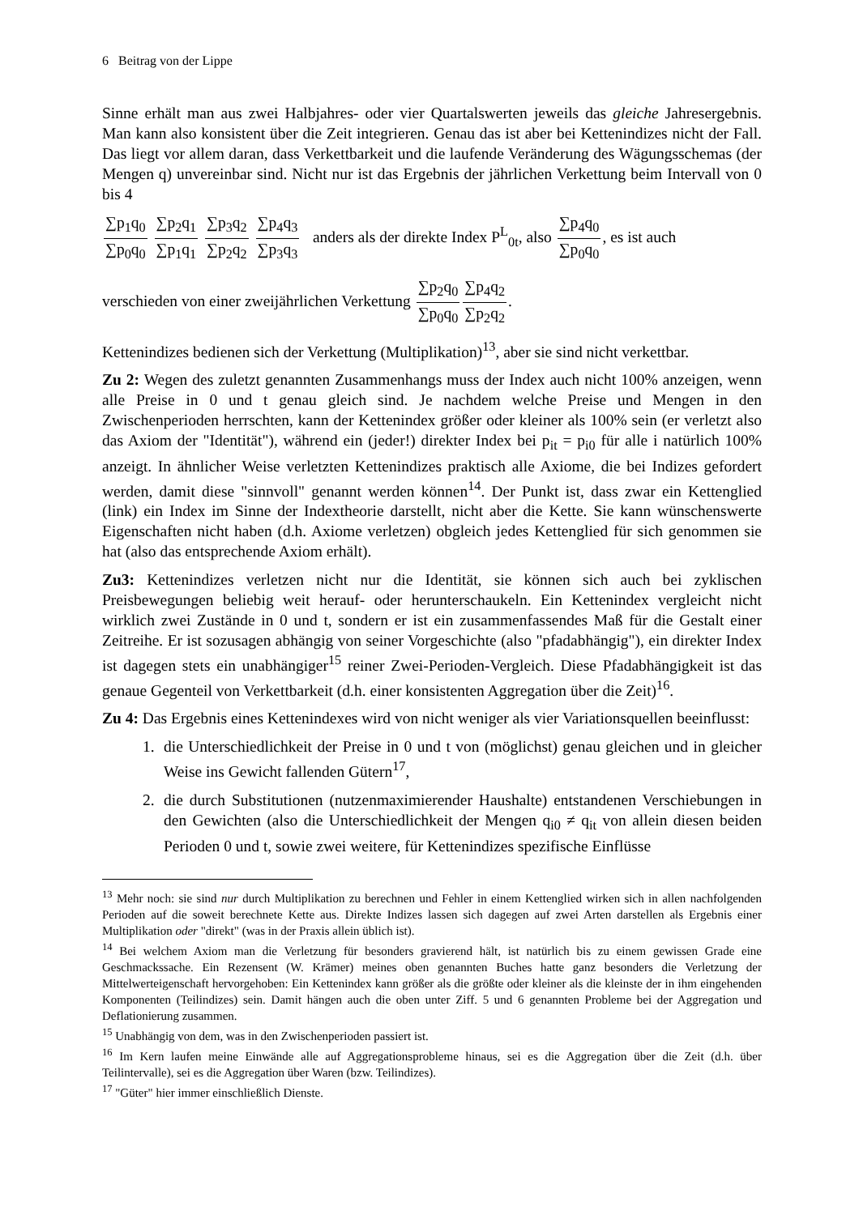6 Beitrag von der Lippe
Sinne erhält man aus zwei Halbjahres- oder vier Quartalswerten jeweils das gleiche Jahresergebnis. Man kann also konsistent über die Zeit integrieren. Genau das ist aber bei Kettenindizes nicht der Fall. Das liegt vor allem daran, dass Verkettbarkeit und die laufende Veränderung des Wägungsschemas (der Mengen q) unvereinbar sind. Nicht nur ist das Ergebnis der jährlichen Verkettung beim Intervall von 0 bis 4
∑p<sub>1</sub>q<sub>0</sub> ∑p<sub>0</sub>q<sub>0</sub> ∑p<sub>2</sub>q<sub>1</sub> ∑p<sub>1</sub>q<sub>1</sub> ∑p<sub>3</sub>q<sub>2</sub> ∑p<sub>2</sub>q<sub>2</sub> ∑p<sub>4</sub>q<sub>3</sub> ∑p<sub>3</sub>q<sub>3</sub> anders als der direkte Index P<sup>L</sup><sub>0t</sub>, also ∑p<sub>4</sub>q<sub>0</sub> ∑p<sub>0</sub>q<sub>0</sub>, es ist auch
verschieden von einer zweijährlichen Verkettung ∑p<sub>2</sub>q<sub>0</sub> ∑p<sub>0</sub>q<sub>0</sub>∑p<sub>4</sub>q<sub>2</sub> ∑p<sub>2</sub>q<sub>2</sub>.
Kettenindizes bedienen sich der Verkettung (Multiplikation)<sup>13</sup>, aber sie sind nicht verkettbar.
Zu 2: Wegen des zuletzt genannten Zusammenhangs muss der Index auch nicht 100% anzeigen, wenn alle Preise in 0 und t genau gleich sind. Je nachdem welche Preise und Mengen in den Zwischenperioden herrschten, kann der Kettenindex größer oder kleiner als 100% sein (er verletzt also das Axiom der "Identität"), während ein (jeder!) direkter Index bei p<sub>it</sub> = p<sub>i0</sub> für alle i natürlich 100% anzeigt. In ähnlicher Weise verletzten Kettenindizes praktisch alle Axiome, die bei Indizes gefordert werden, damit diese "sinnvoll" genannt werden können<sup>14</sup>. Der Punkt ist, dass zwar ein Kettenglied (link) ein Index im Sinne der Indextheorie darstellt, nicht aber die Kette. Sie kann wünschenswerte Eigenschaften nicht haben (d.h. Axiome verletzen) obgleich jedes Kettenglied für sich genommen sie hat (also das entsprechende Axiom erhält).
Zu3: Kettenindizes verletzen nicht nur die Identität, sie können sich auch bei zyklischen Preisbewegungen beliebig weit herauf- oder herunterschaukeln. Ein Kettenindex vergleicht nicht wirklich zwei Zustände in 0 und t, sondern er ist ein zusammenfassendes Maß für die Gestalt einer Zeitreihe. Er ist sozusagen abhängig von seiner Vorgeschichte (also "pfadabhängig"), ein direkter Index ist dagegen stets ein unabhängiger<sup>15</sup> reiner Zwei-Perioden-Vergleich. Diese Pfadabhängigkeit ist das genaue Gegenteil von Verkettbarkeit (d.h. einer konsistenten Aggregation über die Zeit)<sup>16</sup>.
Zu 4: Das Ergebnis eines Kettenindexes wird von nicht weniger als vier Variationsquellen beeinflusst:
1. die Unterschiedlichkeit der Preise in 0 und t von (möglichst) genau gleichen und in gleicher Weise ins Gewicht fallenden Gütern<sup>17</sup>,
2. die durch Substitutionen (nutzenmaximierender Haushalte) entstandenen Verschiebungen in den Gewichten (also die Unterschiedlichkeit der Mengen q<sub>i0</sub> ≠ q<sub>it</sub> von allein diesen beiden Perioden 0 und t, sowie zwei weitere, für Kettenindizes spezifische Einflüsse
<sup>13</sup> Mehr noch: sie sind nur durch Multiplikation zu berechnen und Fehler in einem Kettenglied wirken sich in allen nachfolgenden Perioden auf die soweit berechnete Kette aus. Direkte Indizes lassen sich dagegen auf zwei Arten darstellen als Ergebnis einer Multiplikation oder "direkt" (was in der Praxis allein üblich ist).
<sup>14</sup> Bei welchem Axiom man die Verletzung für besonders gravierend hält, ist natürlich bis zu einem gewissen Grade eine Geschmackssache. Ein Rezensent (W. Krämer) meines oben genannten Buches hatte ganz besonders die Verletzung der Mittelwerteigenschaft hervorgehoben: Ein Kettenindex kann größer als die größte oder kleiner als die kleinste der in ihm eingehenden Komponenten (Teilindizes) sein. Damit hängen auch die oben unter Ziff. 5 und 6 genannten Probleme bei der Aggregation und Deflationierung zusammen.
<sup>15</sup> Unabhängig von dem, was in den Zwischenperioden passiert ist.
<sup>16</sup> Im Kern laufen meine Einwände alle auf Aggregationsprobleme hinaus, sei es die Aggregation über die Zeit (d.h. über Teilintervalle), sei es die Aggregation über Waren (bzw. Teilindizes).
<sup>17</sup> "Güter" hier immer einschließlich Dienste.